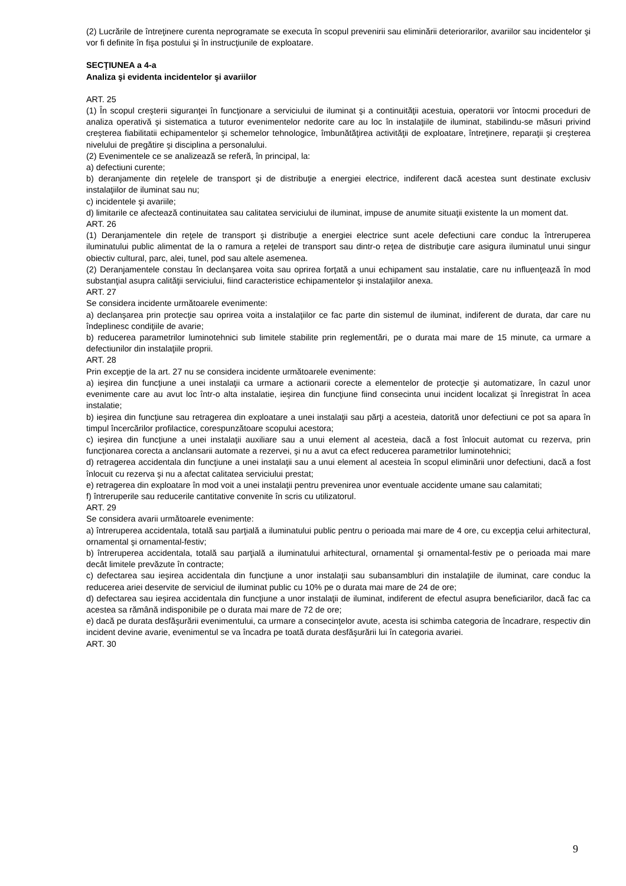(2) Lucrările de întreţinere curenta neprogramate se executa în scopul prevenirii sau eliminării deteriorarilor, avariilor sau incidentelor şi vor fi definite în fişa postului şi în instrucţiunile de exploatare.
SECŢIUNEA a 4-a
Analiza şi evidenta incidentelor şi avariilor
ART. 25
(1) În scopul creşterii siguranţei în funcţionare a serviciului de iluminat şi a continuităţii acestuia, operatorii vor întocmi proceduri de analiza operativă şi sistematica a tuturor evenimentelor nedorite care au loc în instalaţiile de iluminat, stabilindu-se măsuri privind creşterea fiabilitatii echipamentelor şi schemelor tehnologice, îmbunătăţirea activităţii de exploatare, întreţinere, reparaţii şi creşterea nivelului de pregătire şi disciplina a personalului.
(2) Evenimentele ce se analizează se referă, în principal, la:
a) defectiuni curente;
b) deranjamente din reţelele de transport şi de distribuţie a energiei electrice, indiferent dacă acestea sunt destinate exclusiv instalaţiilor de iluminat sau nu;
c) incidentele şi avariile;
d) limitarile ce afectează continuitatea sau calitatea serviciului de iluminat, impuse de anumite situaţii existente la un moment dat.
ART. 26
(1) Deranjamentele din reţele de transport şi distribuţie a energiei electrice sunt acele defectiuni care conduc la întreruperea iluminatului public alimentat de la o ramura a reţelei de transport sau dintr-o reţea de distribuţie care asigura iluminatul unui singur obiectiv cultural, parc, alei, tunel, pod sau altele asemenea.
(2) Deranjamentele constau în declanşarea voita sau oprirea forţată a unui echipament sau instalatie, care nu influenţează în mod substanţial asupra calităţii serviciului, fiind caracteristice echipamentelor şi instalaţiilor anexa.
ART. 27
Se considera incidente următoarele evenimente:
a) declanşarea prin protecţie sau oprirea voita a instalaţiilor ce fac parte din sistemul de iluminat, indiferent de durata, dar care nu îndeplinesc condiţiile de avarie;
b) reducerea parametrilor luminotehnici sub limitele stabilite prin reglementări, pe o durata mai mare de 15 minute, ca urmare a defectiunilor din instalaţiile proprii.
ART. 28
Prin excepţie de la art. 27 nu se considera incidente următoarele evenimente:
a) ieşirea din funcţiune a unei instalaţii ca urmare a actionarii corecte a elementelor de protecţie şi automatizare, în cazul unor evenimente care au avut loc într-o alta instalatie, ieşirea din funcţiune fiind consecinta unui incident localizat şi înregistrat în acea instalatie;
b) ieşirea din funcţiune sau retragerea din exploatare a unei instalaţii sau părţi a acesteia, datorită unor defectiuni ce pot sa apara în timpul încercărilor profilactice, corespunzătoare scopului acestora;
c) ieşirea din funcţiune a unei instalaţii auxiliare sau a unui element al acesteia, dacă a fost înlocuit automat cu rezerva, prin funcţionarea corecta a anclansarii automate a rezervei, şi nu a avut ca efect reducerea parametrilor luminotehnici;
d) retragerea accidentala din funcţiune a unei instalaţii sau a unui element al acesteia în scopul eliminării unor defectiuni, dacă a fost înlocuit cu rezerva şi nu a afectat calitatea serviciului prestat;
e) retragerea din exploatare în mod voit a unei instalaţii pentru prevenirea unor eventuale accidente umane sau calamitati;
f) întreruperile sau reducerile cantitative convenite în scris cu utilizatorul.
ART. 29
Se considera avarii următoarele evenimente:
a) întreruperea accidentala, totală sau parţială a iluminatului public pentru o perioada mai mare de 4 ore, cu excepţia celui arhitectural, ornamental şi ornamental-festiv;
b) întreruperea accidentala, totală sau parţială a iluminatului arhitectural, ornamental şi ornamental-festiv pe o perioada mai mare decât limitele prevăzute în contracte;
c) defectarea sau ieşirea accidentala din funcţiune a unor instalaţii sau subansambluri din instalaţiile de iluminat, care conduc la reducerea ariei deservite de serviciul de iluminat public cu 10% pe o durata mai mare de 24 de ore;
d) defectarea sau ieşirea accidentala din funcţiune a unor instalaţii de iluminat, indiferent de efectul asupra beneficiarilor, dacă fac ca acestea sa rămână indisponibile pe o durata mai mare de 72 de ore;
e) dacă pe durata desfăşurării evenimentului, ca urmare a consecinţelor avute, acesta isi schimba categoria de încadrare, respectiv din incident devine avarie, evenimentul se va încadra pe toată durata desfăşurării lui în categoria avariei.
ART. 30
9